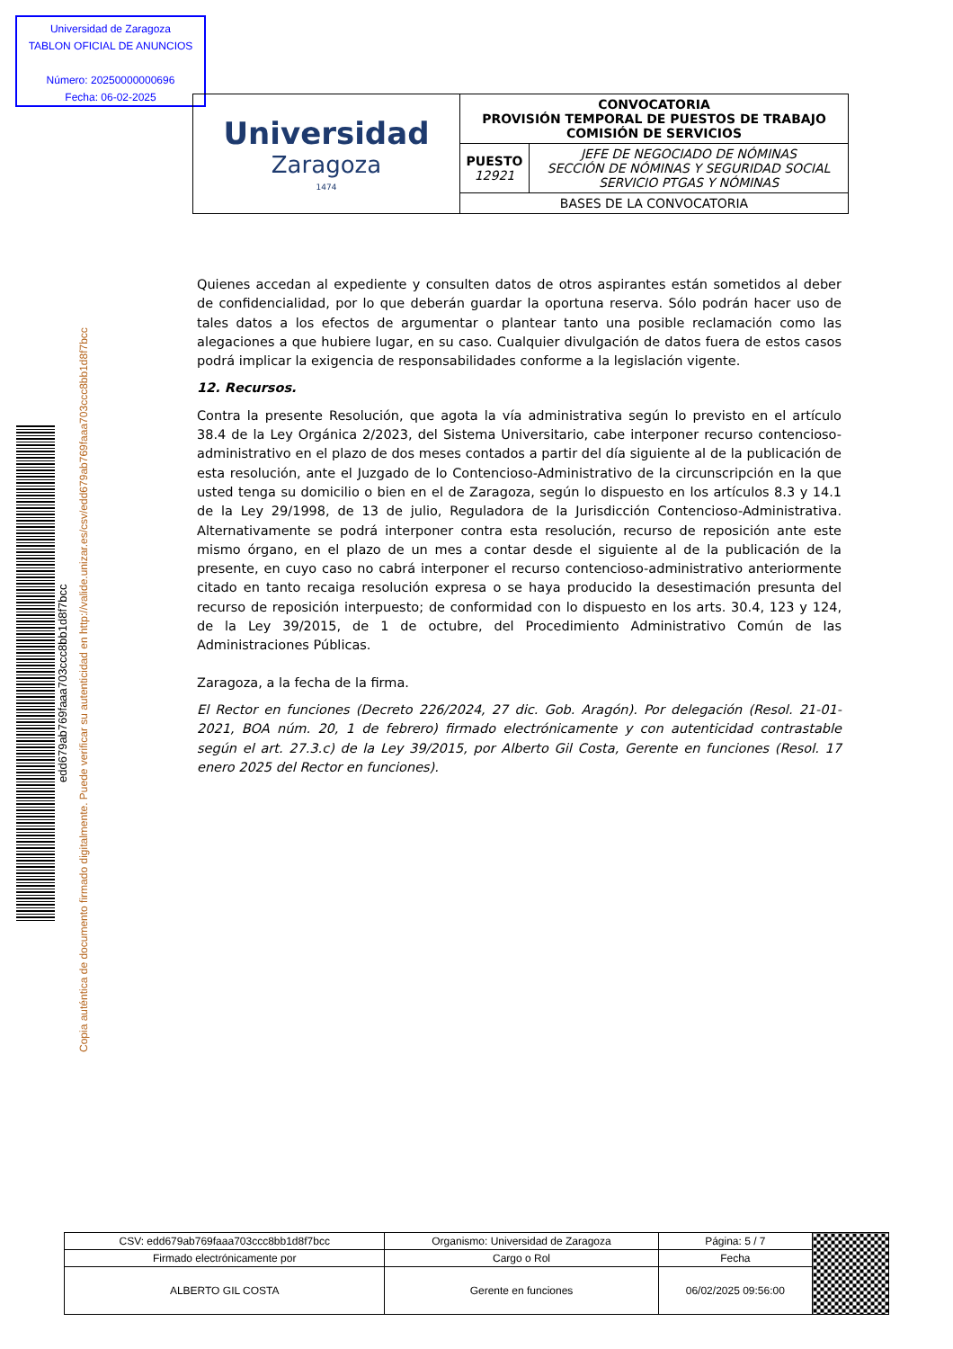Universidad de Zaragoza
TABLON OFICIAL DE ANUNCIOS
Número: 20250000000696
Fecha: 06-02-2025
| Universidad Zaragoza 1474 | CONVOCATORIA PROVISIÓN TEMPORAL DE PUESTOS DE TRABAJO COMISIÓN DE SERVICIOS | |
| | PUESTO 12921 | JEFE DE NEGOCIADO DE NÓMINAS SECCIÓN DE NÓMINAS Y SEGURIDAD SOCIAL SERVICIO PTGAS Y NÓMINAS |
| | BASES DE LA CONVOCATORIA | |
Quienes accedan al expediente y consulten datos de otros aspirantes están sometidos al deber de confidencialidad, por lo que deberán guardar la oportuna reserva. Sólo podrán hacer uso de tales datos a los efectos de argumentar o plantear tanto una posible reclamación como las alegaciones a que hubiere lugar, en su caso. Cualquier divulgación de datos fuera de estos casos podrá implicar la exigencia de responsabilidades conforme a la legislación vigente.
12. Recursos.
Contra la presente Resolución, que agota la vía administrativa según lo previsto en el artículo 38.4 de la Ley Orgánica 2/2023, del Sistema Universitario, cabe interponer recurso contencioso-administrativo en el plazo de dos meses contados a partir del día siguiente al de la publicación de esta resolución, ante el Juzgado de lo Contencioso-Administrativo de la circunscripción en la que usted tenga su domicilio o bien en el de Zaragoza, según lo dispuesto en los artículos 8.3 y 14.1 de la Ley 29/1998, de 13 de julio, Reguladora de la Jurisdicción Contencioso-Administrativa. Alternativamente se podrá interponer contra esta resolución, recurso de reposición ante este mismo órgano, en el plazo de un mes a contar desde el siguiente al de la publicación de la presente, en cuyo caso no cabrá interponer el recurso contencioso-administrativo anteriormente citado en tanto recaiga resolución expresa o se haya producido la desestimación presunta del recurso de reposición interpuesto; de conformidad con lo dispuesto en los arts. 30.4, 123 y 124, de la Ley 39/2015, de 1 de octubre, del Procedimiento Administrativo Común de las Administraciones Públicas.
Zaragoza, a la fecha de la firma.
El Rector en funciones (Decreto 226/2024, 27 dic. Gob. Aragón). Por delegación (Resol. 21-01-2021, BOA núm. 20, 1 de febrero) firmado electrónicamente y con autenticidad contrastable según el art. 27.3.c) de la Ley 39/2015, por Alberto Gil Costa, Gerente en funciones (Resol. 17 enero 2025 del Rector en funciones).
edd679ab769faaa703ccc8bb1d8f7bcc
Copia auténtica de documento firmado digitalmente. Puede verificar su autenticidad en http://valide.unizar.es/csv/edd679ab769faaa703ccc8bb1d8f7bcc
| CSV: edd679ab769faaa703ccc8bb1d8f7bcc | Organismo: Universidad de Zaragoza | Página: 5 / 7 | |
| Firmado electrónicamente por | Cargo o Rol | Fecha | |
| ALBERTO GIL COSTA | Gerente en funciones | 06/02/2025 09:56:00 | |